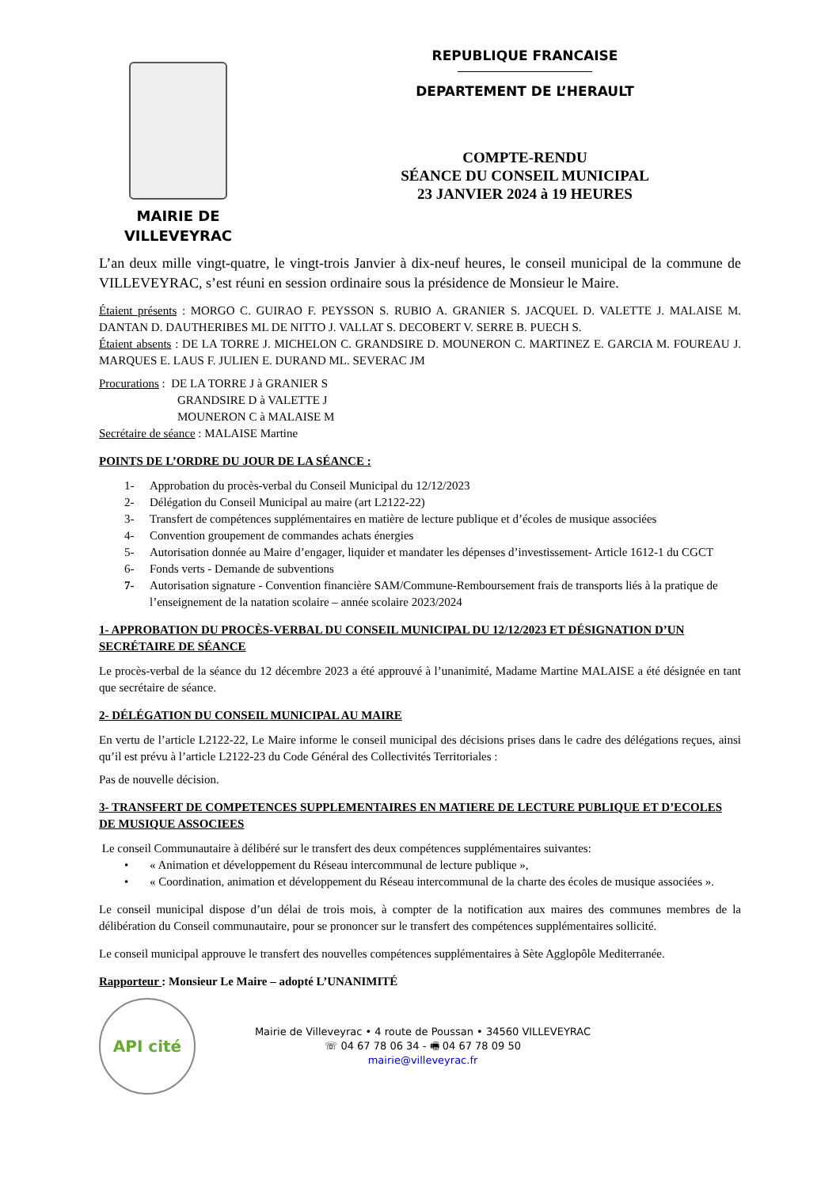MAIRIE DE
VILLEVEYRAC
REPUBLIQUE FRANCAISE
DEPARTEMENT DE L’HERAULT
COMPTE-RENDU
SÉANCE DU CONSEIL MUNICIPAL
23 JANVIER 2024 à 19 HEURES
L’an deux mille vingt-quatre, le vingt-trois Janvier à dix-neuf heures, le conseil municipal de la commune de VILLEVEYRAC, s’est réuni en session ordinaire sous la présidence de Monsieur le Maire.
Étaient présents : MORGO C. GUIRAO F. PEYSSON S. RUBIO A. GRANIER S. JACQUEL D. VALETTE J. MALAISE M. DANTAN D. DAUTHERIBES ML DE NITTO J. VALLAT S. DECOBERT V. SERRE B. PUECH S.
Étaient absents : DE LA TORRE J. MICHELON C. GRANDSIRE D. MOUNERON C. MARTINEZ E. GARCIA M. FOUREAU J. MARQUES E. LAUS F. JULIEN E. DURAND ML. SEVERAC JM
Procurations : DE LA TORRE J à GRANIER S
GRANDSIRE D à VALETTE J
MOUNERON C à MALAISE M
Secrétaire de séance : MALAISE Martine
POINTS DE L’ORDRE DU JOUR DE LA SÉANCE :
1- Approbation du procès-verbal du Conseil Municipal du 12/12/2023
2- Délégation du Conseil Municipal au maire (art L2122-22)
3- Transfert de compétences supplémentaires en matière de lecture publique et d’écoles de musique associées
4- Convention groupement de commandes achats énergies
5- Autorisation donnée au Maire d’engager, liquider et mandater les dépenses d’investissement- Article 1612-1 du CGCT
6- Fonds verts - Demande de subventions
7- Autorisation signature - Convention financière SAM/Commune-Remboursement frais de transports liés à la pratique de l’enseignement de la natation scolaire – année scolaire 2023/2024
1- APPROBATION DU PROCÈS-VERBAL DU CONSEIL MUNICIPAL DU 12/12/2023 ET DÉSIGNATION D’UN SECRÉTAIRE DE SÉANCE
Le procès-verbal de la séance du 12 décembre 2023 a été approuvé à l’unanimité, Madame Martine MALAISE a été désignée en tant que secrétaire de séance.
2- DÉLÉGATION DU CONSEIL MUNICIPAL AU MAIRE
En vertu de l’article L2122-22, Le Maire informe le conseil municipal des décisions prises dans le cadre des délégations reçues, ainsi qu’il est prévu à l’article L2122-23 du Code Général des Collectivités Territoriales :
Pas de nouvelle décision.
3- TRANSFERT DE COMPETENCES SUPPLEMENTAIRES EN MATIERE DE LECTURE PUBLIQUE ET D’ECOLES DE MUSIQUE ASSOCIEES
Le conseil Communautaire à délibéré sur le transfert des deux compétences supplémentaires suivantes:
• « Animation et développement du Réseau intercommunal de lecture publique »,
• « Coordination, animation et développement du Réseau intercommunal de la charte des écoles de musique associées ».
Le conseil municipal dispose d’un délai de trois mois, à compter de la notification aux maires des communes membres de la délibération du Conseil communautaire, pour se prononcer sur le transfert des compétences supplémentaires sollicité.
Le conseil municipal approuve le transfert des nouvelles compétences supplémentaires à Sète Agglopôle Mediterranée.
Rapporteur : Monsieur Le Maire – adopté L’UNANIMITÉ
API cité
Mairie de Villeveyrac • 4 route de Poussan • 34560 VILLEVEYRAC
☏ 04 67 78 06 34 - 🖷 04 67 78 09 50
mairie@villeveyrac.fr